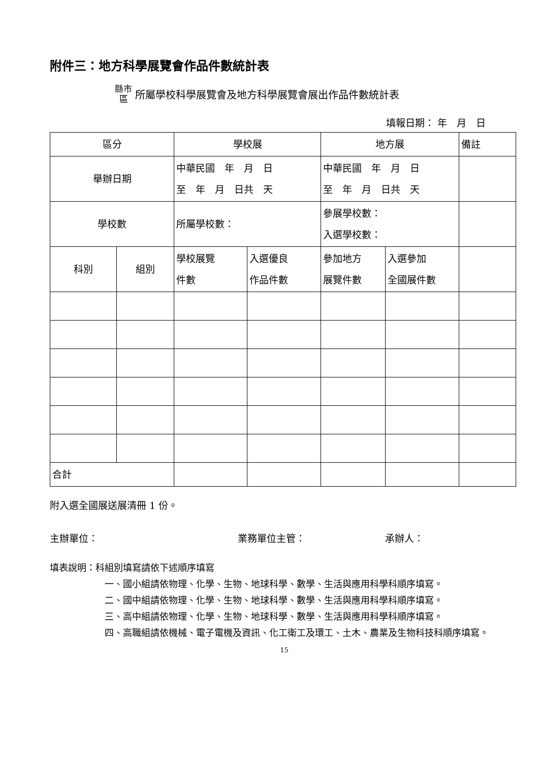附件三：地方科學展覽會作品件數統計表
縣市
區 所屬學校科學展覽會及地方科學展覽會展出作品件數統計表
填報日期： 年　月　日
| 區分 | | 學校展 | | 地方展 | | 備註 |
| 舉辦日期 | | 中華民國 年 月 日 至 年 月 日共 天 | | 中華民國 年 月 日 至 年 月 日共 天 | | |
| 學校數 | | 所屬學校數： | | 參展學校數： 入選學校數： | | |
| 科別 | 組別 | 學校展覽 件數 | 入選優良 作品件數 | 參加地方 展覽件數 | 入選參加 全國展件數 | |
| 合計 | | | | | | |
附入選全國展送展清冊 1 份。
主辦單位： 業務單位主管： 承辦人：
填表說明：科組別填寫請依下述順序填寫
一、國小組請依物理、化學、生物、地球科學、數學、生活與應用科學科順序填寫。
二、國中組請依物理、化學、生物、地球科學、數學、生活與應用科學科順序填寫。
三、高中組請依物理、化學、生物、地球科學、數學、生活與應用科學科順序填寫。
四、高職組請依機械、電子電機及資訊、化工衛工及環工、土木、農業及生物科技科順序填寫。
15